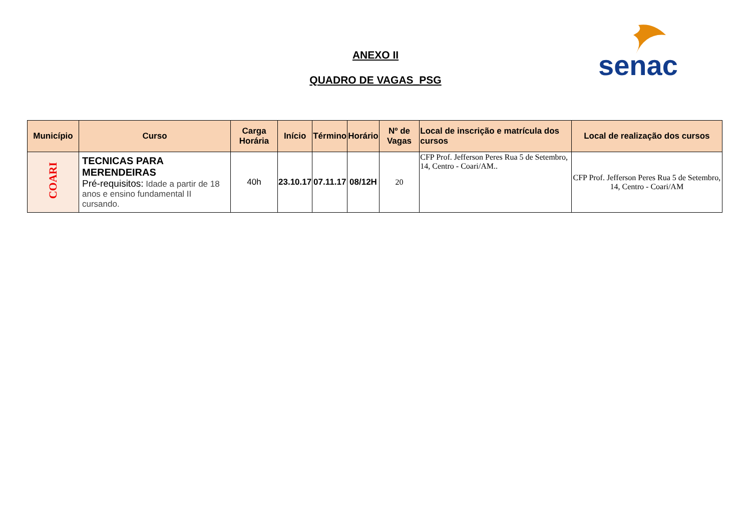ANEXO II
QUADRO DE VAGAS_PSG
senac
| Município | Curso | Carga Horária | Início | Término | Horário | Nº de Vagas | Local de inscrição e matrícula dos cursos | Local de realização dos cursos |
| --- | --- | --- | --- | --- | --- | --- | --- | --- |
| COARI | TECNICAS PARA MERENDEIRAS Pré-requisitos: Idade a partir de 18 anos e ensino fundamental II cursando. | 40h | 23.10.17 | 07.11.17 | 08/12H | 20 | CFP Prof. Jefferson Peres Rua 5 de Setembro, 14, Centro - Coari/AM.. | CFP Prof. Jefferson Peres Rua 5 de Setembro, 14, Centro - Coari/AM |